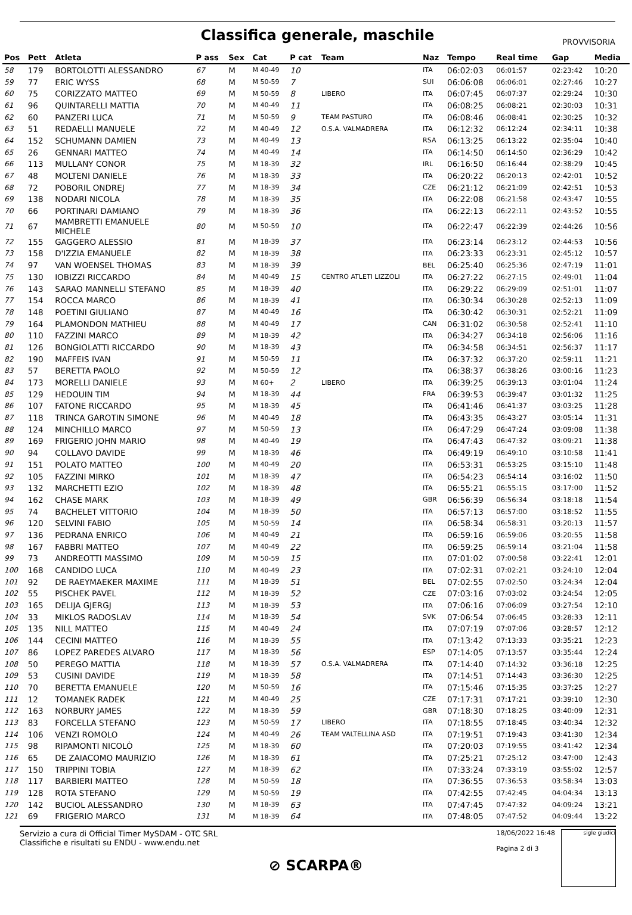Classifica generale, maschile
PROVVISORIA
| Pos | Pett | Atleta | P ass | Sex | Cat | P cat | Team | Naz | Tempo | Real time | Gap | Media |
| --- | --- | --- | --- | --- | --- | --- | --- | --- | --- | --- | --- | --- |
| 58 | 179 | BORTOLOTTI ALESSANDRO | 67 | M | M 40-49 | 10 | | ITA | 06:02:03 | 06:01:57 | 02:23:42 | 10:20 |
| 59 | 77 | ERIC WYSS | 68 | M | M 50-59 | 7 | | SUI | 06:06:08 | 06:06:01 | 02:27:46 | 10:27 |
| 60 | 75 | CORIZZATO MATTEO | 69 | M | M 50-59 | 8 | LIBERO | ITA | 06:07:45 | 06:07:37 | 02:29:24 | 10:30 |
| 61 | 96 | QUINTARELLI MATTIA | 70 | M | M 40-49 | 11 | | ITA | 06:08:25 | 06:08:21 | 02:30:03 | 10:31 |
| 62 | 60 | PANZERI LUCA | 71 | M | M 50-59 | 9 | TEAM PASTURO | ITA | 06:08:46 | 06:08:41 | 02:30:25 | 10:32 |
| 63 | 51 | REDAELLI MANUELE | 72 | M | M 40-49 | 12 | O.S.A. VALMADRERA | ITA | 06:12:32 | 06:12:24 | 02:34:11 | 10:38 |
| 64 | 152 | SCHUMANN DAMIEN | 73 | M | M 40-49 | 13 | | RSA | 06:13:25 | 06:13:22 | 02:35:04 | 10:40 |
| 65 | 26 | GENNARI MATTEO | 74 | M | M 40-49 | 14 | | ITA | 06:14:50 | 06:14:50 | 02:36:29 | 10:42 |
| 66 | 113 | MULLANY CONOR | 75 | M | M 18-39 | 32 | | IRL | 06:16:50 | 06:16:44 | 02:38:29 | 10:45 |
| 67 | 48 | MOLTENI DANIELE | 76 | M | M 18-39 | 33 | | ITA | 06:20:22 | 06:20:13 | 02:42:01 | 10:52 |
| 68 | 72 | POBORIL ONDREJ | 77 | M | M 18-39 | 34 | | CZE | 06:21:12 | 06:21:09 | 02:42:51 | 10:53 |
| 69 | 138 | NODARI NICOLA | 78 | M | M 18-39 | 35 | | ITA | 06:22:08 | 06:21:58 | 02:43:47 | 10:55 |
| 70 | 66 | PORTINARI DAMIANO | 79 | M | M 18-39 | 36 | | ITA | 06:22:13 | 06:22:11 | 02:43:52 | 10:55 |
| 71 | 67 | MAMBRETTI EMANUELE MICHELE | 80 | M | M 50-59 | 10 | | ITA | 06:22:47 | 06:22:39 | 02:44:26 | 10:56 |
| 72 | 155 | GAGGERO ALESSIO | 81 | M | M 18-39 | 37 | | ITA | 06:23:14 | 06:23:12 | 02:44:53 | 10:56 |
| 73 | 158 | D'IZZIA EMANUELE | 82 | M | M 18-39 | 38 | | ITA | 06:23:33 | 06:23:31 | 02:45:12 | 10:57 |
| 74 | 97 | VAN WOENSEL THOMAS | 83 | M | M 18-39 | 39 | | BEL | 06:25:40 | 06:25:36 | 02:47:19 | 11:01 |
| 75 | 130 | IOBIZZI RICCARDO | 84 | M | M 40-49 | 15 | CENTRO ATLETI LIZZOLI | ITA | 06:27:22 | 06:27:15 | 02:49:01 | 11:04 |
| 76 | 143 | SARAO MANNELLI STEFANO | 85 | M | M 18-39 | 40 | | ITA | 06:29:22 | 06:29:09 | 02:51:01 | 11:07 |
| 77 | 154 | ROCCA MARCO | 86 | M | M 18-39 | 41 | | ITA | 06:30:34 | 06:30:28 | 02:52:13 | 11:09 |
| 78 | 148 | POETINI GIULIANO | 87 | M | M 40-49 | 16 | | ITA | 06:30:42 | 06:30:31 | 02:52:21 | 11:09 |
| 79 | 164 | PLAMONDON MATHIEU | 88 | M | M 40-49 | 17 | | CAN | 06:31:02 | 06:30:58 | 02:52:41 | 11:10 |
| 80 | 110 | FAZZINI MARCO | 89 | M | M 18-39 | 42 | | ITA | 06:34:27 | 06:34:18 | 02:56:06 | 11:16 |
| 81 | 126 | BONGIOLATTI RICCARDO | 90 | M | M 18-39 | 43 | | ITA | 06:34:58 | 06:34:51 | 02:56:37 | 11:17 |
| 82 | 190 | MAFFEIS IVAN | 91 | M | M 50-59 | 11 | | ITA | 06:37:32 | 06:37:20 | 02:59:11 | 11:21 |
| 83 | 57 | BERETTA PAOLO | 92 | M | M 50-59 | 12 | | ITA | 06:38:37 | 06:38:26 | 03:00:16 | 11:23 |
| 84 | 173 | MORELLI DANIELE | 93 | M | M 60+ | 2 | LIBERO | ITA | 06:39:25 | 06:39:13 | 03:01:04 | 11:24 |
| 85 | 129 | HEDOUIN TIM | 94 | M | M 18-39 | 44 | | FRA | 06:39:53 | 06:39:47 | 03:01:32 | 11:25 |
| 86 | 107 | FATONE RICCARDO | 95 | M | M 18-39 | 45 | | ITA | 06:41:46 | 06:41:37 | 03:03:25 | 11:28 |
| 87 | 118 | TRINCA GAROTIN SIMONE | 96 | M | M 40-49 | 18 | | ITA | 06:43:35 | 06:43:27 | 03:05:14 | 11:31 |
| 88 | 124 | MINCHILLO MARCO | 97 | M | M 50-59 | 13 | | ITA | 06:47:29 | 06:47:24 | 03:09:08 | 11:38 |
| 89 | 169 | FRIGERIO JOHN MARIO | 98 | M | M 40-49 | 19 | | ITA | 06:47:43 | 06:47:32 | 03:09:21 | 11:38 |
| 90 | 94 | COLLAVO DAVIDE | 99 | M | M 18-39 | 46 | | ITA | 06:49:19 | 06:49:10 | 03:10:58 | 11:41 |
| 91 | 151 | POLATO MATTEO | 100 | M | M 40-49 | 20 | | ITA | 06:53:31 | 06:53:25 | 03:15:10 | 11:48 |
| 92 | 105 | FAZZINI MIRKO | 101 | M | M 18-39 | 47 | | ITA | 06:54:23 | 06:54:14 | 03:16:02 | 11:50 |
| 93 | 132 | MARCHETTI EZIO | 102 | M | M 18-39 | 48 | | ITA | 06:55:21 | 06:55:15 | 03:17:00 | 11:52 |
| 94 | 162 | CHASE MARK | 103 | M | M 18-39 | 49 | | GBR | 06:56:39 | 06:56:34 | 03:18:18 | 11:54 |
| 95 | 74 | BACHELET VITTORIO | 104 | M | M 18-39 | 50 | | ITA | 06:57:13 | 06:57:00 | 03:18:52 | 11:55 |
| 96 | 120 | SELVINI FABIO | 105 | M | M 50-59 | 14 | | ITA | 06:58:34 | 06:58:31 | 03:20:13 | 11:57 |
| 97 | 136 | PEDRANA ENRICO | 106 | M | M 40-49 | 21 | | ITA | 06:59:16 | 06:59:06 | 03:20:55 | 11:58 |
| 98 | 167 | FABBRI MATTEO | 107 | M | M 40-49 | 22 | | ITA | 06:59:25 | 06:59:14 | 03:21:04 | 11:58 |
| 99 | 73 | ANDREOTTI MASSIMO | 109 | M | M 50-59 | 15 | | ITA | 07:01:02 | 07:00:58 | 03:22:41 | 12:01 |
| 100 | 168 | CANDIDO LUCA | 110 | M | M 40-49 | 23 | | ITA | 07:02:31 | 07:02:21 | 03:24:10 | 12:04 |
| 101 | 92 | DE RAEYMAEKER MAXIME | 111 | M | M 18-39 | 51 | | BEL | 07:02:55 | 07:02:50 | 03:24:34 | 12:04 |
| 102 | 55 | PISCHEK PAVEL | 112 | M | M 18-39 | 52 | | CZE | 07:03:16 | 07:03:02 | 03:24:54 | 12:05 |
| 103 | 165 | DELIJA GJERGJ | 113 | M | M 18-39 | 53 | | ITA | 07:06:16 | 07:06:09 | 03:27:54 | 12:10 |
| 104 | 33 | MIKLOS RADOSLAV | 114 | M | M 18-39 | 54 | | SVK | 07:06:54 | 07:06:45 | 03:28:33 | 12:11 |
| 105 | 135 | NILL MATTEO | 115 | M | M 40-49 | 24 | | ITA | 07:07:19 | 07:07:06 | 03:28:57 | 12:12 |
| 106 | 144 | CECINI MATTEO | 116 | M | M 18-39 | 55 | | ITA | 07:13:42 | 07:13:33 | 03:35:21 | 12:23 |
| 107 | 86 | LOPEZ PAREDES ALVARO | 117 | M | M 18-39 | 56 | | ESP | 07:14:05 | 07:13:57 | 03:35:44 | 12:24 |
| 108 | 50 | PEREGO MATTIA | 118 | M | M 18-39 | 57 | O.S.A. VALMADRERA | ITA | 07:14:40 | 07:14:32 | 03:36:18 | 12:25 |
| 109 | 53 | CUSINI DAVIDE | 119 | M | M 18-39 | 58 | | ITA | 07:14:51 | 07:14:43 | 03:36:30 | 12:25 |
| 110 | 70 | BERETTA EMANUELE | 120 | M | M 50-59 | 16 | | ITA | 07:15:46 | 07:15:35 | 03:37:25 | 12:27 |
| 111 | 12 | TOMANEK RADEK | 121 | M | M 40-49 | 25 | | CZE | 07:17:31 | 07:17:21 | 03:39:10 | 12:30 |
| 112 | 163 | NORBURY JAMES | 122 | M | M 18-39 | 59 | | GBR | 07:18:30 | 07:18:25 | 03:40:09 | 12:31 |
| 113 | 83 | FORCELLA STEFANO | 123 | M | M 50-59 | 17 | LIBERO | ITA | 07:18:55 | 07:18:45 | 03:40:34 | 12:32 |
| 114 | 106 | VENZI ROMOLO | 124 | M | M 40-49 | 26 | TEAM VALTELLINA ASD | ITA | 07:19:51 | 07:19:43 | 03:41:30 | 12:34 |
| 115 | 98 | RIPAMONTI NICOLÒ | 125 | M | M 18-39 | 60 | | ITA | 07:20:03 | 07:19:55 | 03:41:42 | 12:34 |
| 116 | 65 | DE ZAIACOMO MAURIZIO | 126 | M | M 18-39 | 61 | | ITA | 07:25:21 | 07:25:12 | 03:47:00 | 12:43 |
| 117 | 150 | TRIPPINI TOBIA | 127 | M | M 18-39 | 62 | | ITA | 07:33:24 | 07:33:19 | 03:55:02 | 12:57 |
| 118 | 117 | BARBIERI MATTEO | 128 | M | M 50-59 | 18 | | ITA | 07:36:55 | 07:36:53 | 03:58:34 | 13:03 |
| 119 | 128 | ROTA STEFANO | 129 | M | M 50-59 | 19 | | ITA | 07:42:55 | 07:42:45 | 04:04:34 | 13:13 |
| 120 | 142 | BUCIOL ALESSANDRO | 130 | M | M 18-39 | 63 | | ITA | 07:47:45 | 07:47:32 | 04:09:24 | 13:21 |
| 121 | 69 | FRIGERIO MARCO | 131 | M | M 18-39 | 64 | | ITA | 07:48:05 | 07:47:52 | 04:09:44 | 13:22 |
Servizio a cura di Official Timer MySDAM - OTC SRL
Classifiche e risultati su ENDU - www.endu.net
18/06/2022 16:48
Pagina 2 di 3
sigle giudici
⊘ SCARPA®